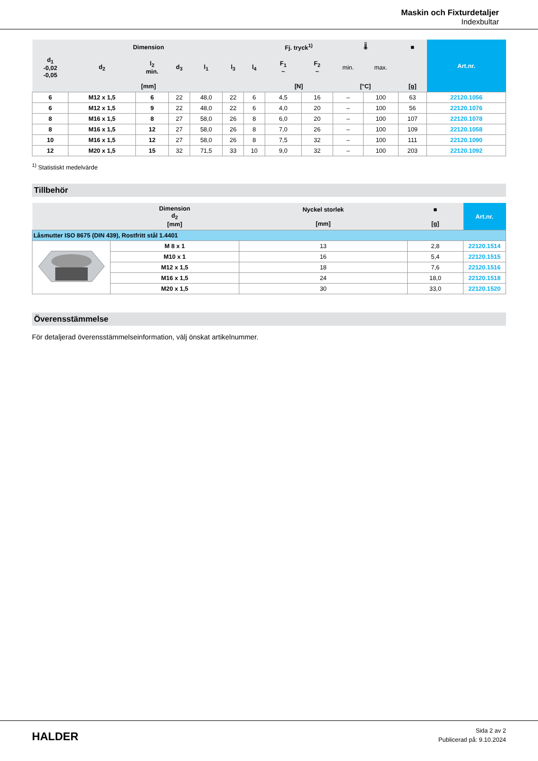Maskin och Fixturdetaljer
Indexbultar
| Dimension | | | | | | | Fj. tryck<sup>1)</sup> | | 🌡 | | ■ | Art.nr. |
| --- | --- | --- | --- | --- | --- | --- | --- | --- | --- | --- | --- | --- |
| d<sub>1</sub> -0,02 -0,05 | d<sub>2</sub> | l<sub>2</sub> min. | d<sub>3</sub> | l<sub>1</sub> | l<sub>3</sub> | l<sub>4</sub> | F<sub>1</sub> ~ | F<sub>2</sub> ~ | min. | max. | | |
| [mm] | | | | | | | [N] | | [°C] | | [g] | |
| 6 | M12 x 1,5 | 6 | 22 | 48,0 | 22 | 6 | 4,5 | 16 | – | 100 | 63 | 22120.1056 |
| 6 | M12 x 1,5 | 9 | 22 | 48,0 | 22 | 6 | 4,0 | 20 | – | 100 | 56 | 22120.1076 |
| 8 | M16 x 1,5 | 8 | 27 | 58,0 | 26 | 8 | 6,0 | 20 | – | 100 | 107 | 22120.1078 |
| 8 | M16 x 1,5 | 12 | 27 | 58,0 | 26 | 8 | 7,0 | 26 | – | 100 | 109 | 22120.1058 |
| 10 | M16 x 1,5 | 12 | 27 | 58,0 | 26 | 8 | 7,5 | 32 | – | 100 | 111 | 22120.1090 |
| 12 | M20 x 1,5 | 15 | 32 | 71,5 | 33 | 10 | 9,0 | 32 | – | 100 | 203 | 22120.1092 |
<sup>1)</sup> Statistiskt medelvärde
Tillbehör
| | Dimension d<sub>2</sub> [mm] | Nyckel storlek [mm] | ■ [g] | Art.nr. |
| --- | --- | --- | --- | --- |
| Låsmutter ISO 8675 (DIN 439), Rostfritt stål 1.4401 | | | | |
| | M 8 x 1 | 13 | 2,8 | 22120.1514 |
| | M10 x 1 | 16 | 5,4 | 22120.1515 |
| | M12 x 1,5 | 18 | 7,6 | 22120.1516 |
| | M16 x 1,5 | 24 | 18,0 | 22120.1518 |
| | M20 x 1,5 | 30 | 33,0 | 22120.1520 |
Överensstämmelse
För detaljerad överensstämmelseinformation, välj önskat artikelnummer.
HALDER
Sida 2 av 2
Publicerad på: 9.10.2024